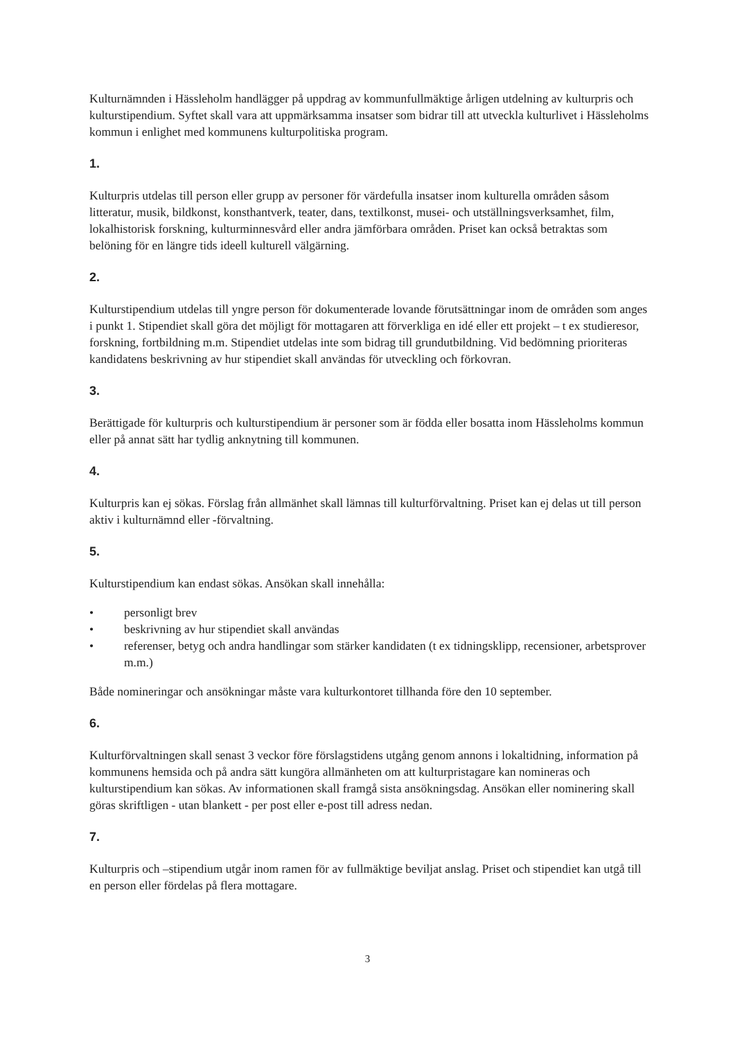Kulturnämnden i Hässleholm handlägger på uppdrag av kommunfullmäktige årligen utdelning av kulturpris och kulturstipendium. Syftet skall vara att uppmärksamma insatser som bidrar till att utveckla kulturlivet i Hässleholms kommun i enlighet med kommunens kulturpolitiska program.
1.
Kulturpris utdelas till person eller grupp av personer för värdefulla insatser inom kulturella områden såsom litteratur, musik, bildkonst, konsthantverk, teater, dans, textilkonst, musei- och utställningsverksamhet, film, lokalhistorisk forskning, kulturminnesvård eller andra jämförbara områden. Priset kan också betraktas som belöning för en längre tids ideell kulturell välgärning.
2.
Kulturstipendium utdelas till yngre person för dokumenterade lovande förutsättningar inom de områden som anges i punkt 1. Stipendiet skall göra det möjligt för mottagaren att förverkliga en idé eller ett projekt – t ex studieresor, forskning, fortbildning m.m. Stipendiet utdelas inte som bidrag till grundutbildning. Vid bedömning prioriteras kandidatens beskrivning av hur stipendiet skall användas för utveckling och förkovran.
3.
Berättigade för kulturpris och kulturstipendium är personer som är födda eller bosatta inom Hässleholms kommun eller på annat sätt har tydlig anknytning till kommunen.
4.
Kulturpris kan ej sökas. Förslag från allmänhet skall lämnas till kulturförvaltning. Priset kan ej delas ut till person aktiv i kulturnämnd eller -förvaltning.
5.
Kulturstipendium kan endast sökas. Ansökan skall innehålla:
• personligt brev
• beskrivning av hur stipendiet skall användas
• referenser, betyg och andra handlingar som stärker kandidaten (t ex tidningsklipp, recensioner, arbetsprover m.m.)
Både nomineringar och ansökningar måste vara kulturkontoret tillhanda före den 10 september.
6.
Kulturförvaltningen skall senast 3 veckor före förslagstidens utgång genom annons i lokaltidning, information på kommunens hemsida och på andra sätt kungöra allmänheten om att kulturpristagare kan nomineras och kulturstipendium kan sökas. Av informationen skall framgå sista ansökningsdag. Ansökan eller nominering skall göras skriftligen - utan blankett - per post eller e-post till adress nedan.
7.
Kulturpris och –stipendium utgår inom ramen för av fullmäktige beviljat anslag. Priset och stipendiet kan utgå till en person eller fördelas på flera mottagare.
3